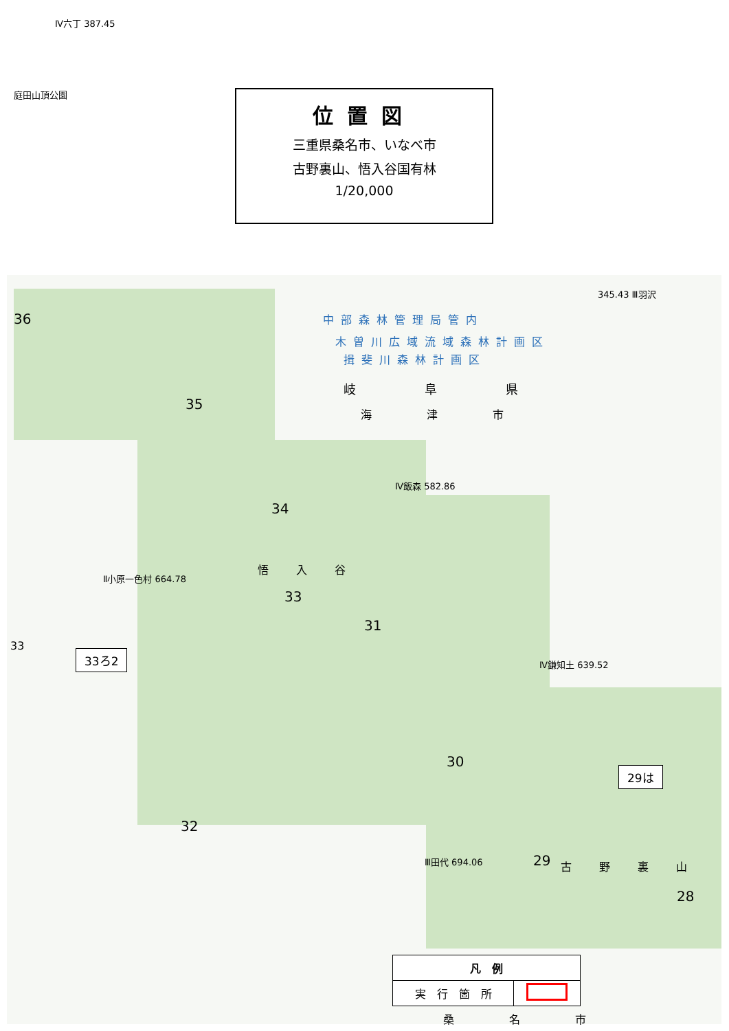位置図
三重県桑名市、いなべ市
古野裏山、悟入谷国有林
1/20,000
Ⅳ六丁 387.45
庭田山頂公園
中部森林管理局管内
木曽川広域流域森林計画区
揖斐川森林計画区
岐阜県
海津市
36
35
34
33
31
30
32
29
28
悟入谷
古野裏山
33
Ⅱ小原一色村 664.78
Ⅳ飯森 582.86
Ⅳ鎌知土 639.52
Ⅲ田代 694.06
345.43 Ⅲ羽沢
桑名市
33ろ2
29は
| 凡 例 | |
| --- | --- |
| 実 行 箇 所 | |